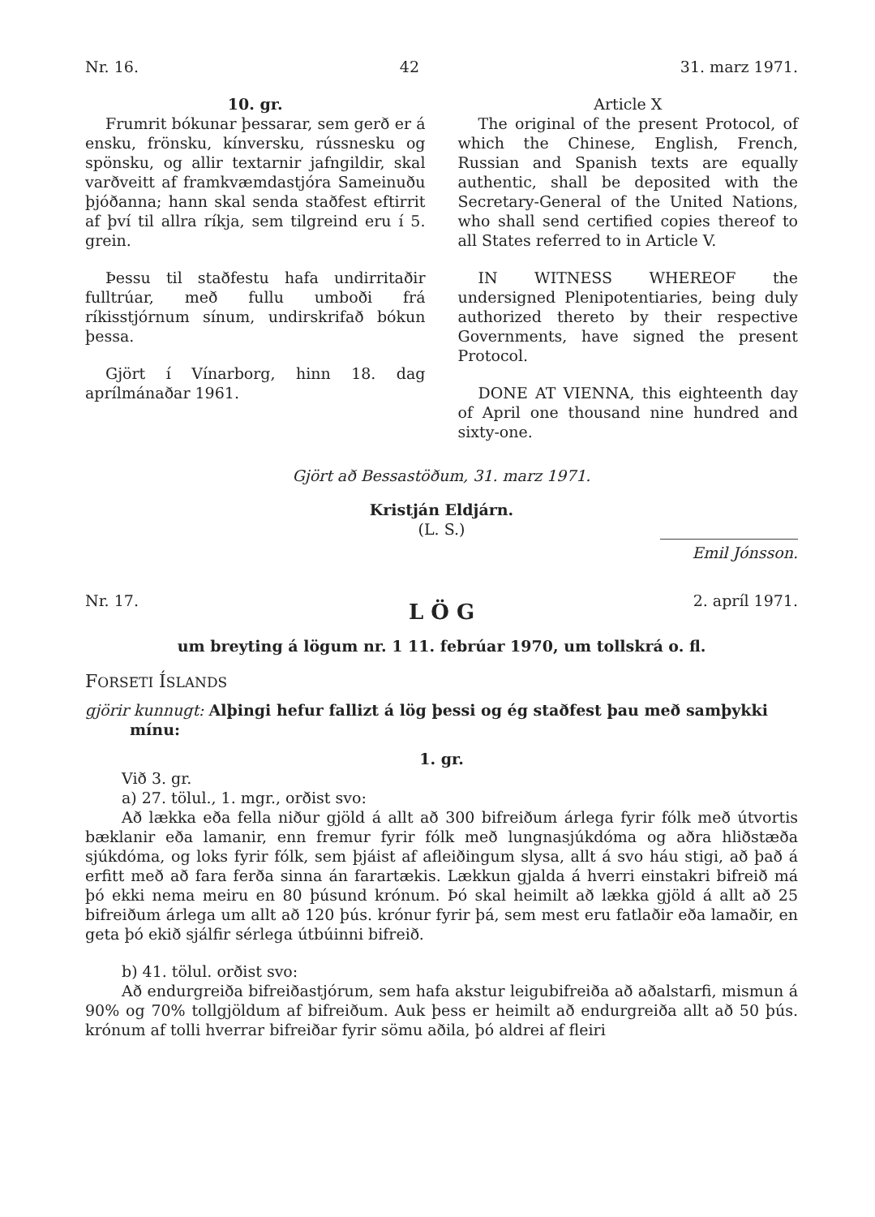Nr. 16. 42 31. marz 1971.
10. gr.
Frumrit bókunar þessarar, sem gerð er á ensku, frönsku, kínversku, rússnesku og spönsku, og allir textarnir jafngildir, skal varðveitt af framkvæmdastjóra Sameinuðu þjóðanna; hann skal senda staðfest eftirrit af því til allra ríkja, sem tilgreind eru í 5. grein.
Þessu til staðfestu hafa undirritaðir fulltrúar, með fullu umboði frá ríkisstjórnum sínum, undirskrifað bókun þessa.
Gjört í Vínarborg, hinn 18. dag aprílmánaðar 1961.
Article X
The original of the present Protocol, of which the Chinese, English, French, Russian and Spanish texts are equally authentic, shall be deposited with the Secretary-General of the United Nations, who shall send certified copies thereof to all States referred to in Article V.
IN WITNESS WHEREOF the undersigned Plenipotentiaries, being duly authorized thereto by their respective Governments, have signed the present Protocol.
DONE AT VIENNA, this eighteenth day of April one thousand nine hundred and sixty-one.
Gjört að Bessastöðum, 31. marz 1971.
Kristján Eldjárn.
(L. S.)
Emil Jónsson.
Nr. 17. 2. apríl 1971.
L Ö G
um breyting á lögum nr. 1 11. febrúar 1970, um tollskrá o. fl.
FORSETI ÍSLANDS
gjörir kunnugt: Alþingi hefur fallizt á lög þessi og ég staðfest þau með samþykki mínu:
1. gr.
Við 3. gr.
a) 27. tölul., 1. mgr., orðist svo:
Að lækka eða fella niður gjöld á allt að 300 bifreiðum árlega fyrir fólk með útvortis bæklanir eða lamanir, enn fremur fyrir fólk með lungnasjúkdóma og aðra hliðstæða sjúkdóma, og loks fyrir fólk, sem þjáist af afleiðingum slysa, allt á svo háu stigi, að það á erfitt með að fara ferða sinna án farartækis. Lækkun gjalda á hverri einstakri bifreið má þó ekki nema meiru en 80 þúsund krónum. Þó skal heimilt að lækka gjöld á allt að 25 bifreiðum árlega um allt að 120 þús. krónur fyrir þá, sem mest eru fatlaðir eða lamaðir, en geta þó ekið sjálfir sérlega útbúinni bifreið.
b) 41. tölul. orðist svo:
Að endurgreiða bifreiðastjórum, sem hafa akstur leigubifreiða að aðalstarfi, mismun á 90% og 70% tollgjöldum af bifreiðum. Auk þess er heimilt að endurgreiða allt að 50 þús. krónum af tolli hverrar bifreiðar fyrir sömu aðila, þó aldrei af fleiri